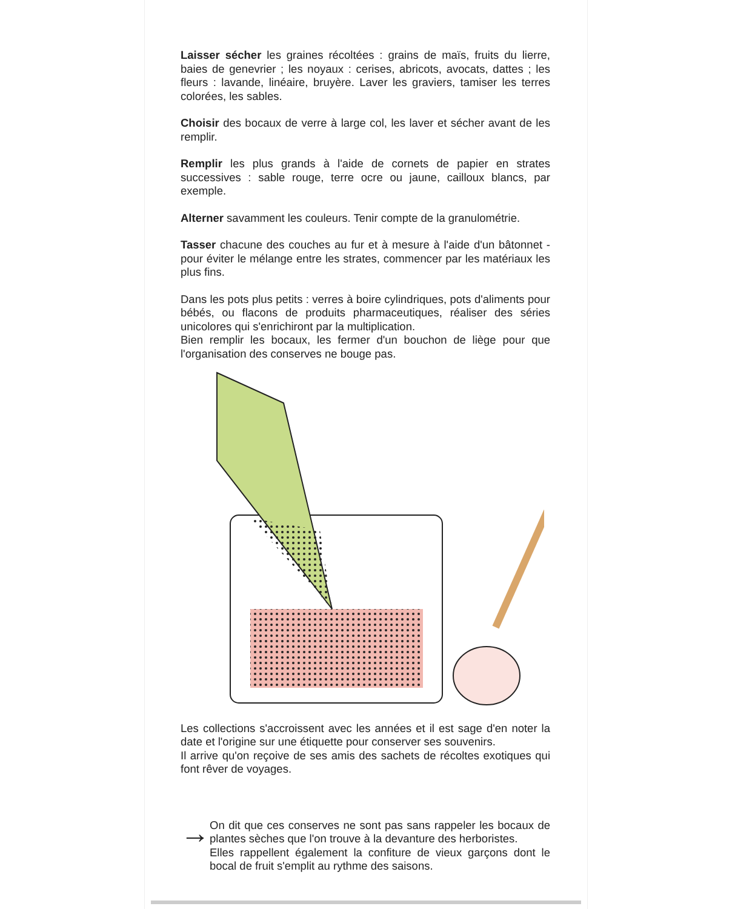Laisser sécher les graines récoltées : grains de maïs, fruits du lierre, baies de genevrier ; les noyaux : cerises, abricots, avocats, dattes ; les fleurs : lavande, linéaire, bruyère. Laver les graviers, tamiser les terres colorées, les sables.
Choisir des bocaux de verre à large col, les laver et sécher avant de les remplir.
Remplir les plus grands à l'aide de cornets de papier en strates successives : sable rouge, terre ocre ou jaune, cailloux blancs, par exemple.
Alterner savamment les couleurs. Tenir compte de la granulométrie.
Tasser chacune des couches au fur et à mesure à l'aide d'un bâtonnet - pour éviter le mélange entre les strates, commencer par les matériaux les plus fins.
Dans les pots plus petits : verres à boire cylindriques, pots d'aliments pour bébés, ou flacons de produits pharmaceutiques, réaliser des séries unicolores qui s'enrichiront par la multiplication.
Bien remplir les bocaux, les fermer d'un bouchon de liège pour que l'organisation des conserves ne bouge pas.
Les collections s'accroissent avec les années et il est sage d'en noter la date et l'origine sur une étiquette pour conserver ses souvenirs.
Il arrive qu'on reçoive de ses amis des sachets de récoltes exotiques qui font rêver de voyages.
→
On dit que ces conserves ne sont pas sans rappeler les bocaux de plantes sèches que l'on trouve à la devanture des herboristes.
Elles rappellent également la confiture de vieux garçons dont le bocal de fruit s'emplit au rythme des saisons.